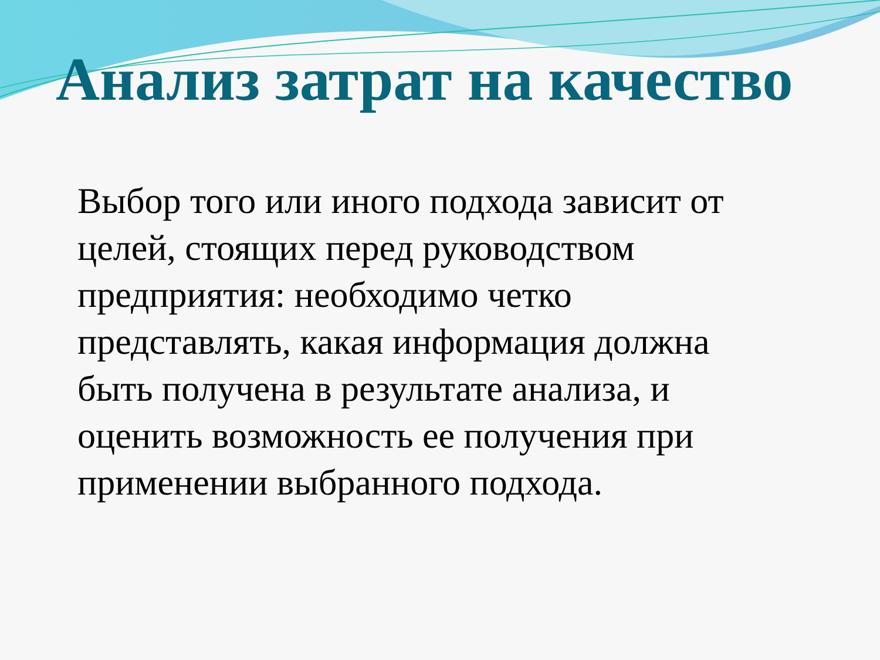Анализ затрат на качество
Выбор того или иного подхода зависит от целей, стоящих перед руководством предприятия: необходимо четко представлять, какая информация должна быть получена в результате анализа, и оценить возможность ее получения при применении выбранного подхода.